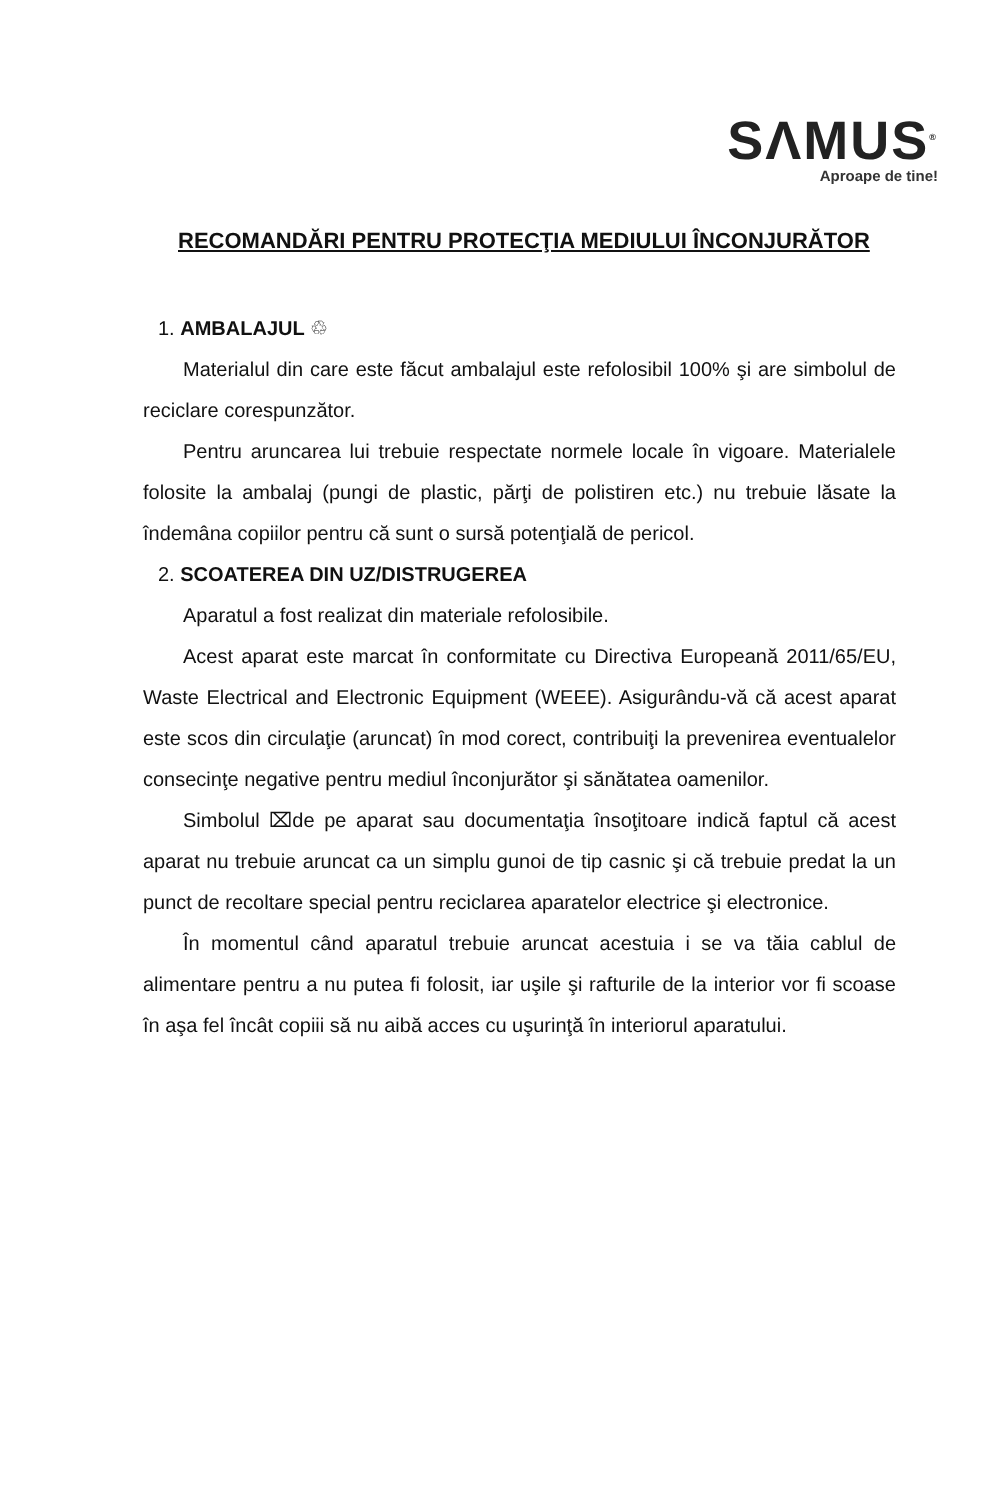SΛMUS<sup>®</sup>
Aproape de tine!
RECOMANDĂRI PENTRU PROTECŢIA MEDIULUI ÎNCONJURĂTOR
1. AMBALAJUL ♲
Materialul din care este făcut ambalajul este refolosibil 100% şi are simbolul de reciclare corespunzător.
Pentru aruncarea lui trebuie respectate normele locale în vigoare. Materialele folosite la ambalaj (pungi de plastic, părţi de polistiren etc.) nu trebuie lăsate la îndemâna copiilor pentru că sunt o sursă potenţială de pericol.
2. SCOATEREA DIN UZ/DISTRUGEREA
Aparatul a fost realizat din materiale refolosibile.
Acest aparat este marcat în conformitate cu Directiva Europeană 2011/65/EU, Waste Electrical and Electronic Equipment (WEEE). Asigurându-vă că acest aparat este scos din circulaţie (aruncat) în mod corect, contribuiţi la prevenirea eventualelor consecinţe negative pentru mediul înconjurător şi sănătatea oamenilor.
Simbolul ⌧de pe aparat sau documentaţia însoţitoare indică faptul că acest aparat nu trebuie aruncat ca un simplu gunoi de tip casnic şi că trebuie predat la un punct de recoltare special pentru reciclarea aparatelor electrice şi electronice.
În momentul când aparatul trebuie aruncat acestuia i se va tăia cablul de alimentare pentru a nu putea fi folosit, iar uşile şi rafturile de la interior vor fi scoase în aşa fel încât copiii să nu aibă acces cu uşurinţă în interiorul aparatului.